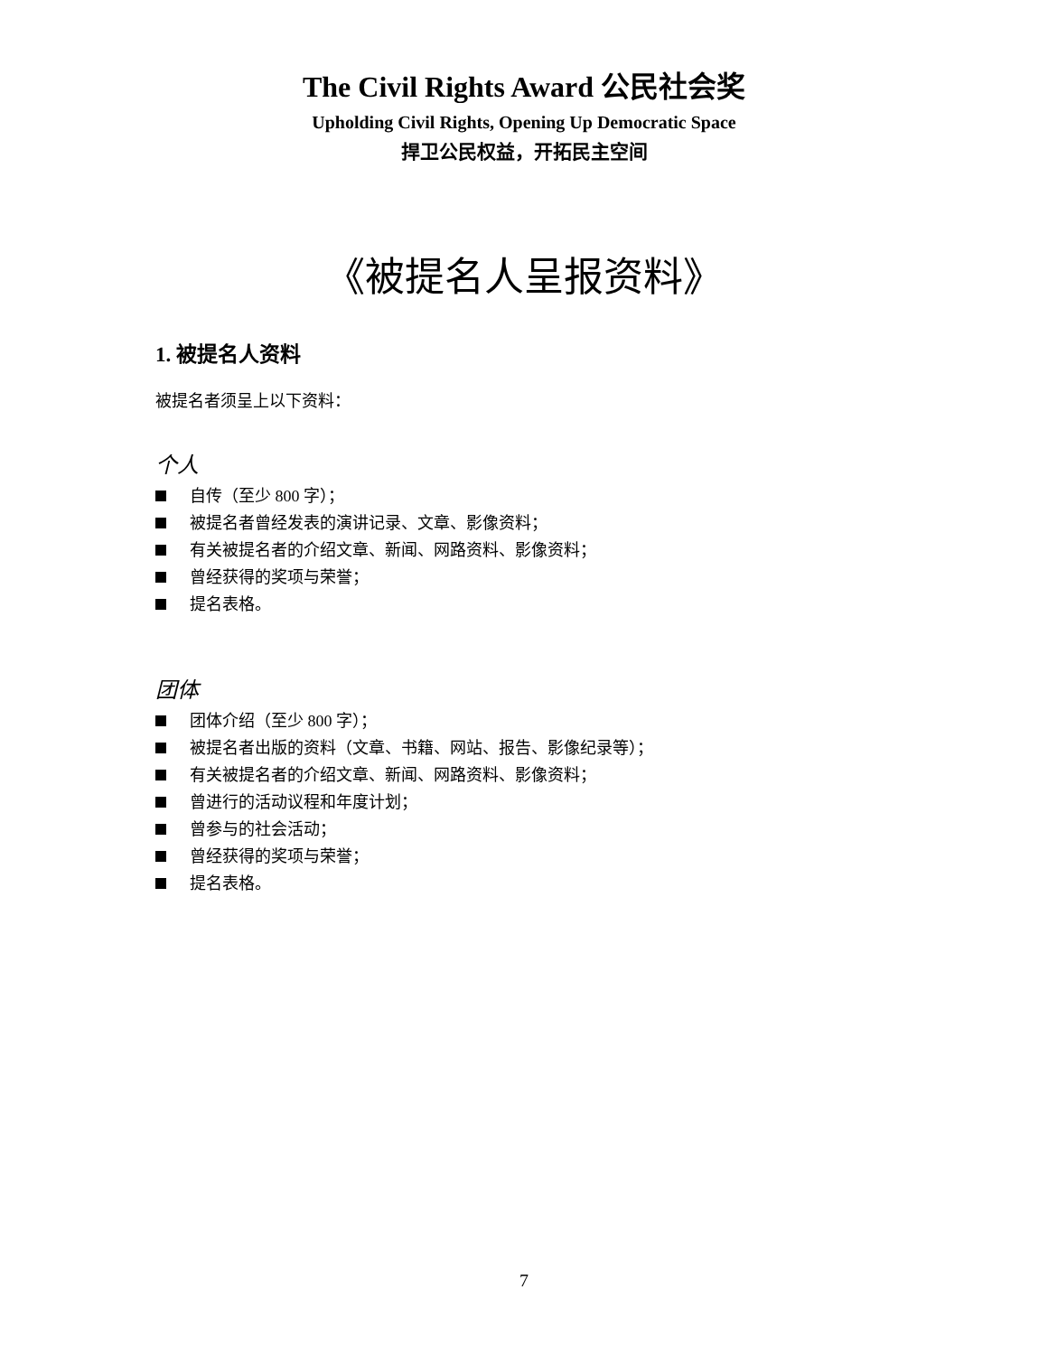The Civil Rights Award 公民社会奖
Upholding Civil Rights, Opening Up Democratic Space
捍卫公民权益，开拓民主空间
《被提名人呈报资料》
1. 被提名人资料
被提名者须呈上以下资料：
个人
自传（至少 800 字）；
被提名者曾经发表的演讲记录、文章、影像资料；
有关被提名者的介绍文章、新闻、网路资料、影像资料；
曾经获得的奖项与荣誉；
提名表格。
团体
团体介绍（至少 800 字）；
被提名者出版的资料（文章、书籍、网站、报告、影像纪录等）；
有关被提名者的介绍文章、新闻、网路资料、影像资料；
曾进行的活动议程和年度计划；
曾参与的社会活动；
曾经获得的奖项与荣誉；
提名表格。
7